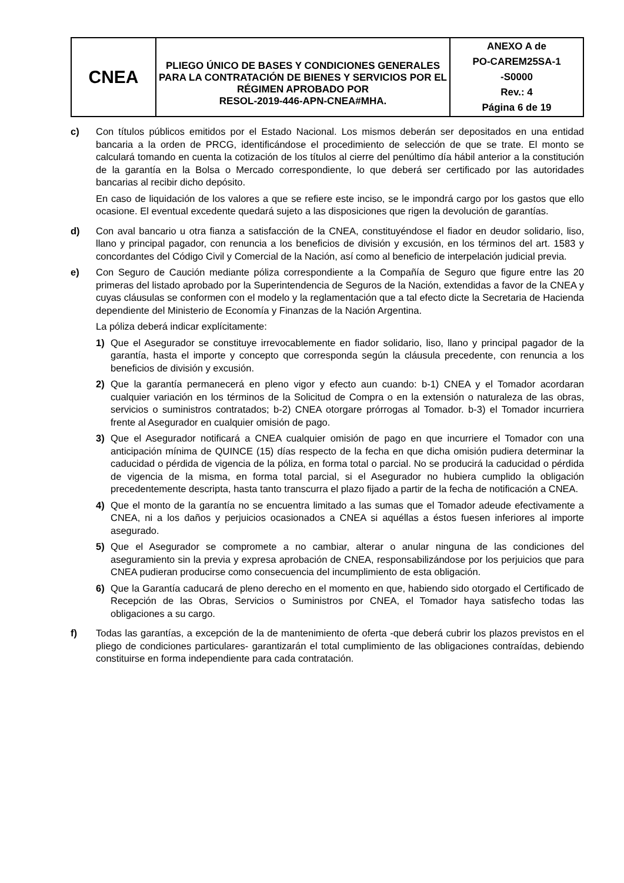| CNEA | PLIEGO ÚNICO DE BASES Y CONDICIONES GENERALES PARA LA CONTRATACIÓN DE BIENES Y SERVICIOS POR EL RÉGIMEN APROBADO POR RESOL-2019-446-APN-CNEA#MHA. | ANEXO A de PO-CAREM25SA-1 -S0000 Rev.: 4 Página 6 de 19 |
c) Con títulos públicos emitidos por el Estado Nacional. Los mismos deberán ser depositados en una entidad bancaria a la orden de PRCG, identificándose el procedimiento de selección de que se trate. El monto se calculará tomando en cuenta la cotización de los títulos al cierre del penúltimo día hábil anterior a la constitución de la garantía en la Bolsa o Mercado correspondiente, lo que deberá ser certificado por las autoridades bancarias al recibir dicho depósito.
En caso de liquidación de los valores a que se refiere este inciso, se le impondrá cargo por los gastos que ello ocasione. El eventual excedente quedará sujeto a las disposiciones que rigen la devolución de garantías.
d) Con aval bancario u otra fianza a satisfacción de la CNEA, constituyéndose el fiador en deudor solidario, liso, llano y principal pagador, con renuncia a los beneficios de división y excusión, en los términos del art. 1583 y concordantes del Código Civil y Comercial de la Nación, así como al beneficio de interpelación judicial previa.
e) Con Seguro de Caución mediante póliza correspondiente a la Compañía de Seguro que figure entre las 20 primeras del listado aprobado por la Superintendencia de Seguros de la Nación, extendidas a favor de la CNEA y cuyas cláusulas se conformen con el modelo y la reglamentación que a tal efecto dicte la Secretaria de Hacienda dependiente del Ministerio de Economía y Finanzas de la Nación Argentina.
La póliza deberá indicar explícitamente:
1) Que el Asegurador se constituye irrevocablemente en fiador solidario, liso, llano y principal pagador de la garantía, hasta el importe y concepto que corresponda según la cláusula precedente, con renuncia a los beneficios de división y excusión.
2) Que la garantía permanecerá en pleno vigor y efecto aun cuando: b-1) CNEA y el Tomador acordaran cualquier variación en los términos de la Solicitud de Compra o en la extensión o naturaleza de las obras, servicios o suministros contratados; b-2) CNEA otorgare prórrogas al Tomador. b-3) el Tomador incurriera frente al Asegurador en cualquier omisión de pago.
3) Que el Asegurador notificará a CNEA cualquier omisión de pago en que incurriere el Tomador con una anticipación mínima de QUINCE (15) días respecto de la fecha en que dicha omisión pudiera determinar la caducidad o pérdida de vigencia de la póliza, en forma total o parcial. No se producirá la caducidad o pérdida de vigencia de la misma, en forma total parcial, si el Asegurador no hubiera cumplido la obligación precedentemente descripta, hasta tanto transcurra el plazo fijado a partir de la fecha de notificación a CNEA.
4) Que el monto de la garantía no se encuentra limitado a las sumas que el Tomador adeude efectivamente a CNEA, ni a los daños y perjuicios ocasionados a CNEA si aquéllas a éstos fuesen inferiores al importe asegurado.
5) Que el Asegurador se compromete a no cambiar, alterar o anular ninguna de las condiciones del aseguramiento sin la previa y expresa aprobación de CNEA, responsabilizándose por los perjuicios que para CNEA pudieran producirse como consecuencia del incumplimiento de esta obligación.
6) Que la Garantía caducará de pleno derecho en el momento en que, habiendo sido otorgado el Certificado de Recepción de las Obras, Servicios o Suministros por CNEA, el Tomador haya satisfecho todas las obligaciones a su cargo.
f) Todas las garantías, a excepción de la de mantenimiento de oferta -que deberá cubrir los plazos previstos en el pliego de condiciones particulares- garantizarán el total cumplimiento de las obligaciones contraídas, debiendo constituirse en forma independiente para cada contratación.